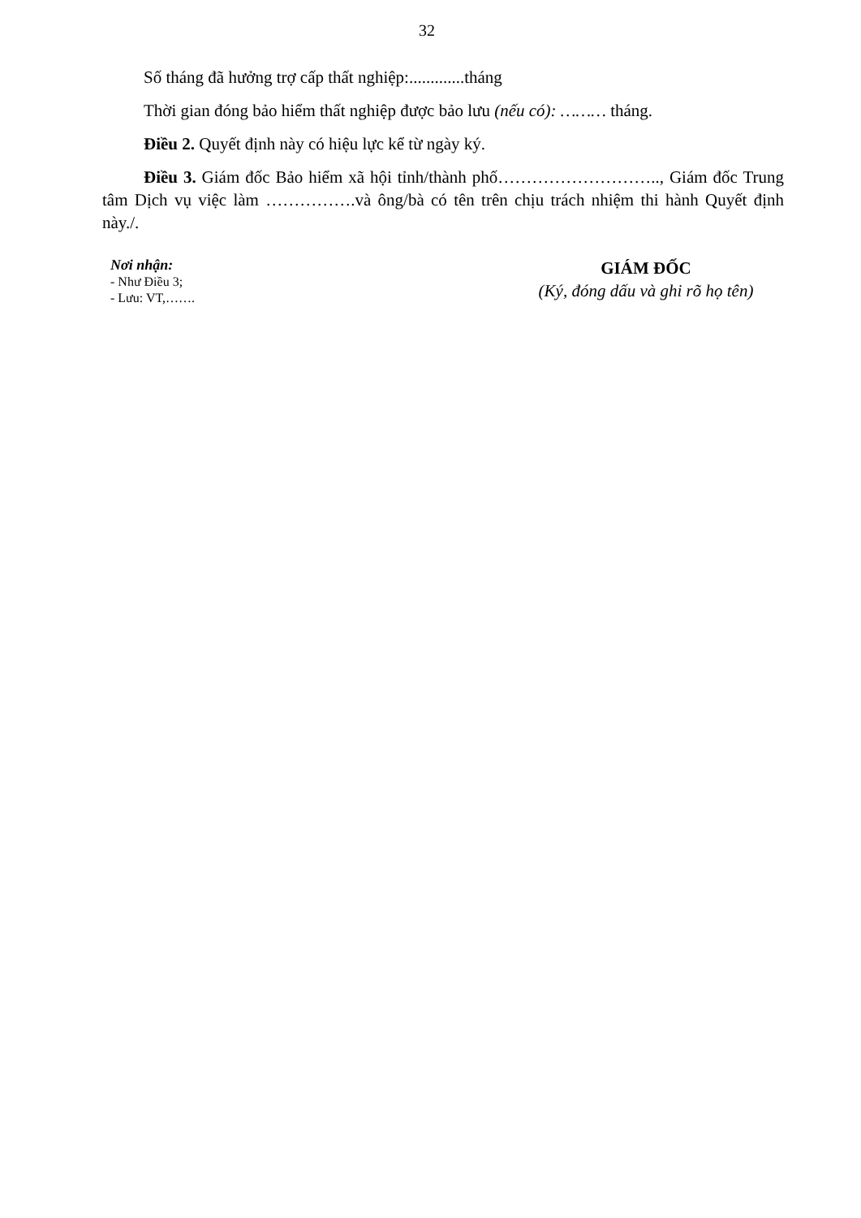32
Số tháng đã hưởng trợ cấp thất nghiệp:.............tháng
Thời gian đóng bảo hiểm thất nghiệp được bảo lưu (nếu có): ……… tháng.
Điều 2. Quyết định này có hiệu lực kể từ ngày ký.
Điều 3. Giám đốc Bảo hiểm xã hội tỉnh/thành phố……………………….., Giám đốc Trung tâm Dịch vụ việc làm …………….và ông/bà có tên trên chịu trách nhiệm thi hành Quyết định này./.
Nơi nhận:
- Như Điều 3;
- Lưu: VT,…….
GIÁM ĐỐC
(Ký, đóng dấu và ghi rõ họ tên)